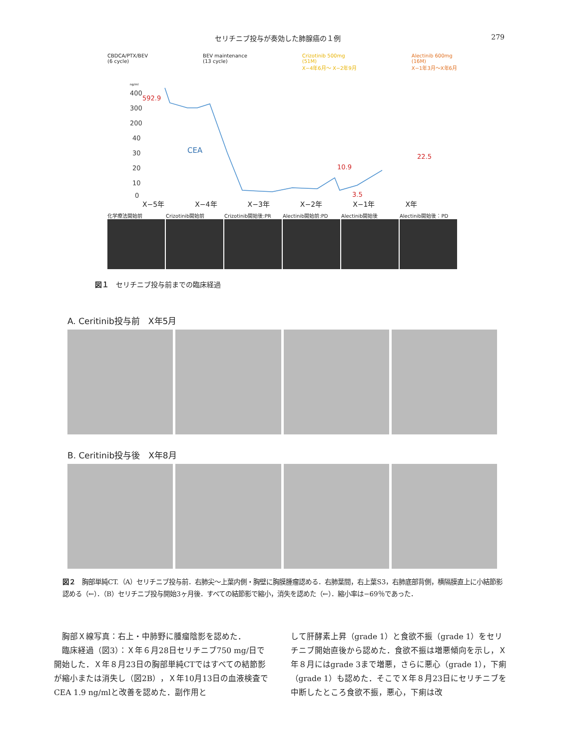セリチニブ投与が奏効した肺腺癌の１例 279
CBDCA/PTX/BEV
(6 cycle) BEV maintenance
(13 cycle) Crizotinib 500mg
(51M)
X−4年6月～ X−2年9月 Alectinib 600mg
(16M)
X−1年3月～X年6月
ng/ml
400
300
200
40
30
20
10
0
592.9
CEA
10.9
3.5
22.5
X−5年 X−4年 X−3年 X−2年 X−1年 X年
化学療法開始前 Crizotinib開始前 Crizotinib開始後:PR Alectinib開始前:PD Alectinib開始後 Alectinib開始後：PD
図１　セリチニブ投与前までの臨床経過
A. Ceritinib投与前　X年5月
B. Ceritinib投与後　X年8月
図２　胸部単純CT.（A）セリチニブ投与前．右肺尖～上葉内側・胸壁に胸膜腫瘤認める．右肺葉間，右上葉S3，右肺底部背側，横隔膜直上に小結節影認める（←）．（B）セリチニブ投与開始3ヶ月後．すべての結節影で縮小，消失を認めた（←）．縮小率は−69％であった．
　胸部Ｘ線写真：右上・中肺野に腫瘤陰影を認めた．
　臨床経過（図3）：Ｘ年６月28日セリチニブ750 mg/日で開始した．Ｘ年８月23日の胸部単純CTではすべての結節影が縮小または消失し（図2B），Ｘ年10月13日の血液検査でCEA 1.9 ng/mlと改善を認めた．副作用と
して肝酵素上昇（grade 1）と食欲不振（grade 1）をセリチニブ開始直後から認めた．食欲不振は増悪傾向を示し，Ｘ年８月にはgrade 3まで増悪，さらに悪心（grade 1），下痢（grade 1）も認めた．そこでＸ年８月23日にセリチニブを中断したところ食欲不振，悪心，下痢は改